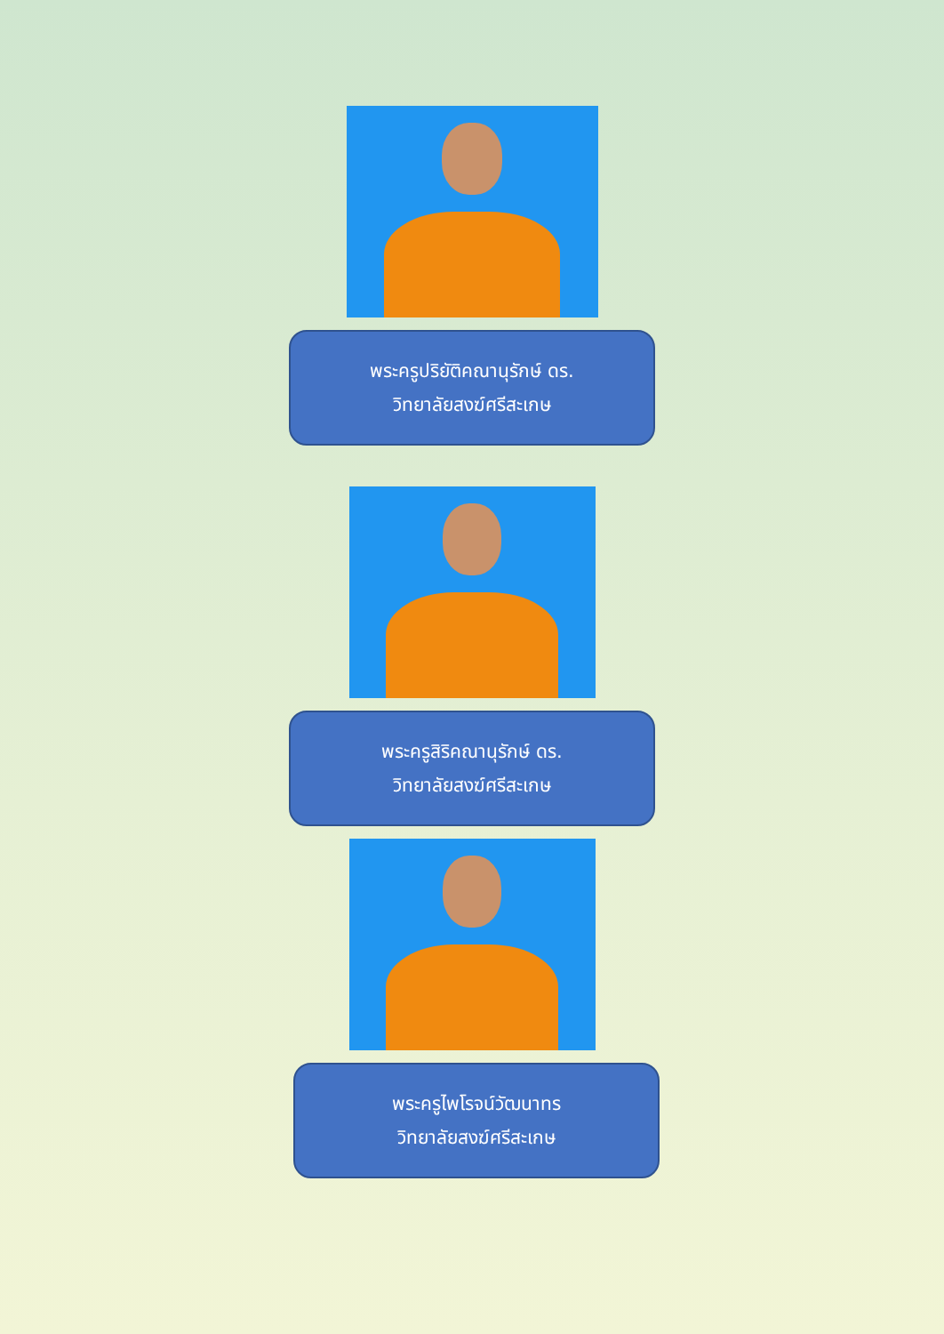พระครูปริยัติคณานุรักษ์ ดร.
วิทยาลัยสงฆ์ศรีสะเกษ
พระครูสิริคณานุรักษ์ ดร.
วิทยาลัยสงฆ์ศรีสะเกษ
พระครูไพโรจน์วัฒนาทร
วิทยาลัยสงฆ์ศรีสะเกษ